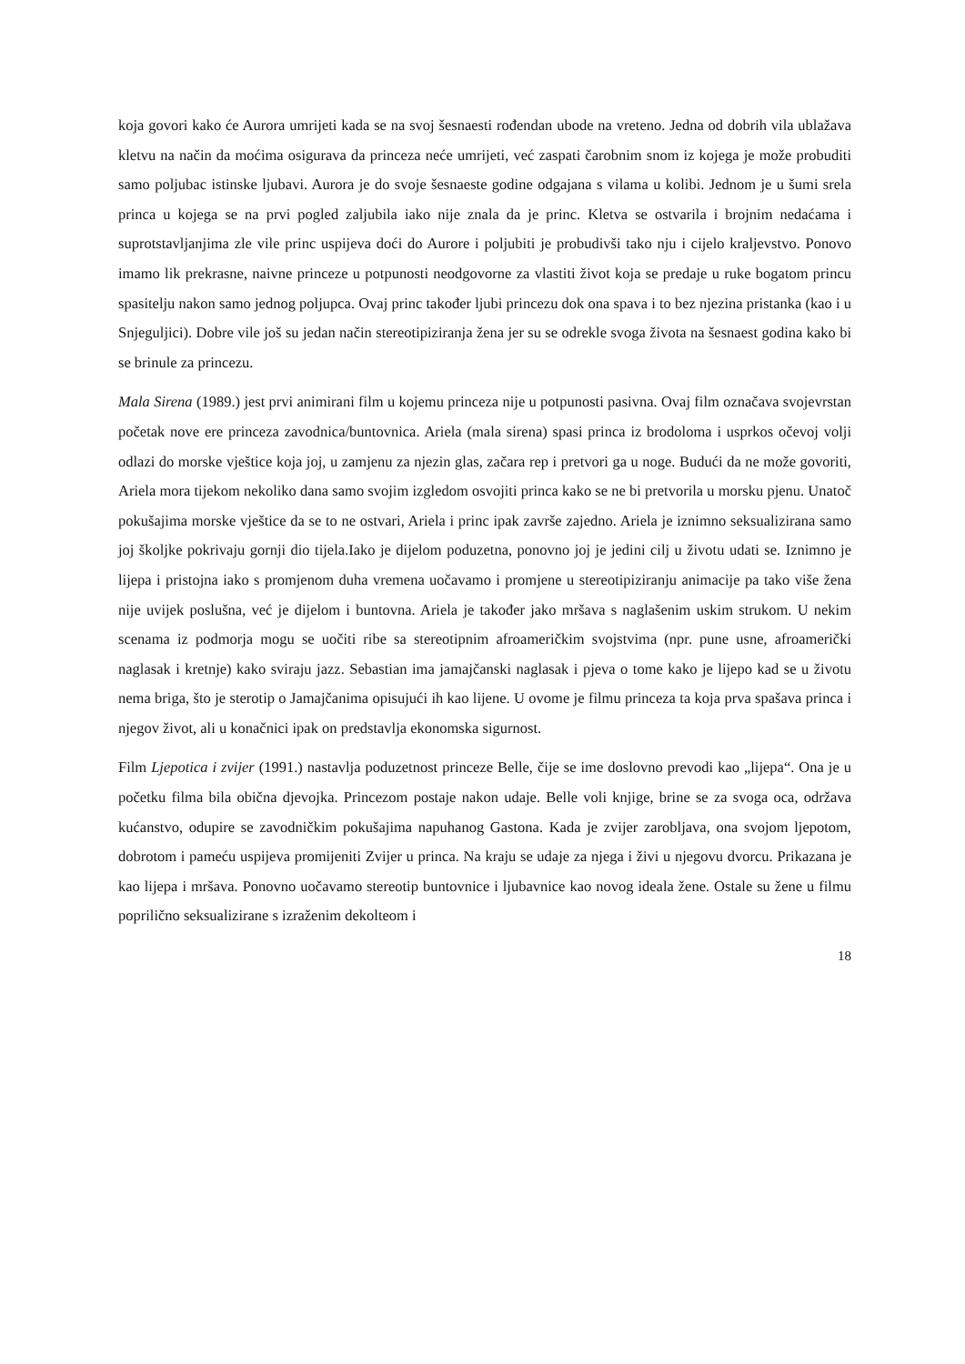koja govori kako će Aurora umrijeti kada se na svoj šesnaesti rođendan ubode na vreteno. Jedna od dobrih vila ublažava kletvu na način da moćima osigurava da princeza neće umrijeti, već zaspati čarobnim snom iz kojega je može probuditi samo poljubac istinske ljubavi. Aurora je do svoje šesnaeste godine odgajana s vilama u kolibi. Jednom je u šumi srela princa u kojega se na prvi pogled zaljubila iako nije znala da je princ. Kletva se ostvarila i brojnim nedaćama i suprotstavljanjima zle vile princ uspijeva doći do Aurore i poljubiti je probudivši tako nju i cijelo kraljevstvo. Ponovo imamo lik prekrasne, naivne princeze u potpunosti neodgovorne za vlastiti život koja se predaje u ruke bogatom princu spasitelju nakon samo jednog poljupca. Ovaj princ također ljubi princezu dok ona spava i to bez njezina pristanka (kao i u Snjeguljici). Dobre vile još su jedan način stereotipiziranja žena jer su se odrekle svoga života na šesnaest godina kako bi se brinule za princezu.
Mala Sirena (1989.) jest prvi animirani film u kojemu princeza nije u potpunosti pasivna. Ovaj film označava svojevrstan početak nove ere princeza zavodnica/buntovnica. Ariela (mala sirena) spasi princa iz brodoloma i usprkos očevoj volji odlazi do morske vještice koja joj, u zamjenu za njezin glas, začara rep i pretvori ga u noge. Budući da ne može govoriti, Ariela mora tijekom nekoliko dana samo svojim izgledom osvojiti princa kako se ne bi pretvorila u morsku pjenu. Unatoč pokušajima morske vještice da se to ne ostvari, Ariela i princ ipak završe zajedno. Ariela je iznimno seksualizirana samo joj školjke pokrivaju gornji dio tijela.Iako je dijelom poduzetna, ponovno joj je jedini cilj u životu udati se. Iznimno je lijepa i pristojna iako s promjenom duha vremena uočavamo i promjene u stereotipiziranju animacije pa tako više žena nije uvijek poslušna, već je dijelom i buntovna. Ariela je također jako mršava s naglašenim uskim strukom. U nekim scenama iz podmorja mogu se uočiti ribe sa stereotipnim afroameričkim svojstvima (npr. pune usne, afroamerički naglasak i kretnje) kako sviraju jazz. Sebastian ima jamajčanski naglasak i pjeva o tome kako je lijepo kad se u životu nema briga, što je sterotip o Jamajčanima opisujući ih kao lijene. U ovome je filmu princeza ta koja prva spašava princa i njegov život, ali u konačnici ipak on predstavlja ekonomska sigurnost.
Film Ljepotica i zvijer (1991.) nastavlja poduzetnost princeze Belle, čije se ime doslovno prevodi kao „lijepa“. Ona je u početku filma bila obična djevojka. Princezom postaje nakon udaje. Belle voli knjige, brine se za svoga oca, održava kućanstvo, odupire se zavodničkim pokušajima napuhanog Gastona. Kada je zvijer zarobljava, ona svojom ljepotom, dobrotom i pameću uspijeva promijeniti Zvijer u princa. Na kraju se udaje za njega i živi u njegovu dvorcu. Prikazana je kao lijepa i mršava. Ponovno uočavamo stereotip buntovnice i ljubavnice kao novog ideala žene. Ostale su žene u filmu poprilično seksualizirane s izraženim dekolteom i
18